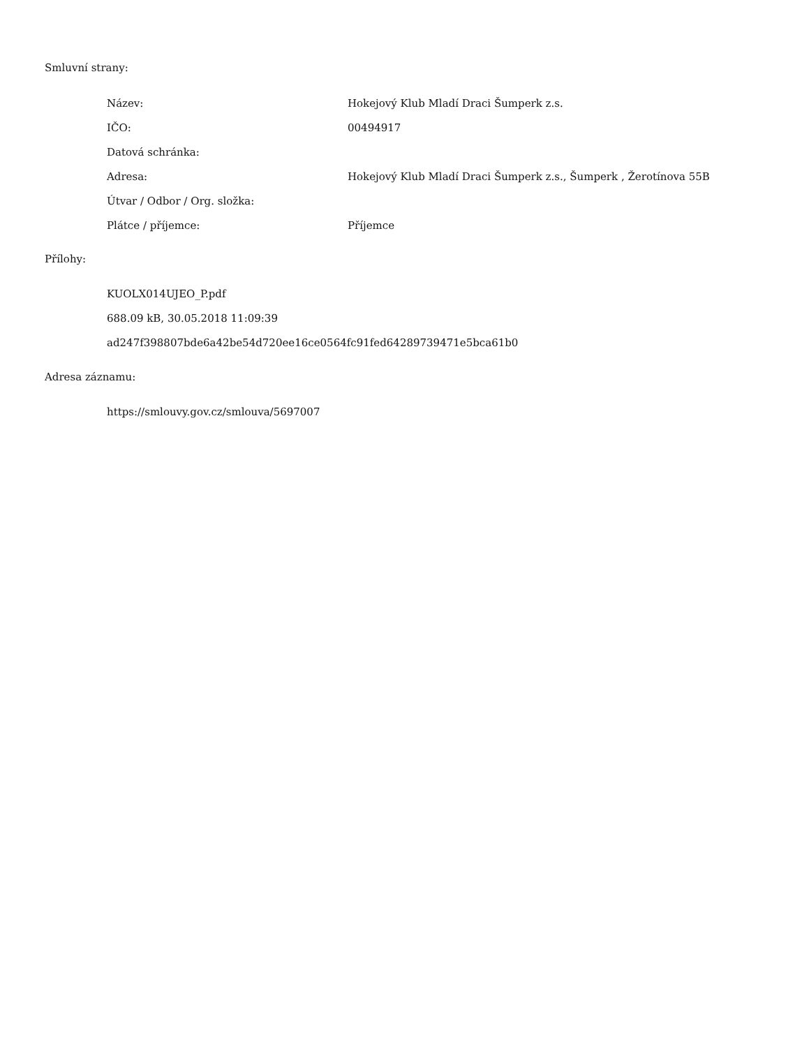Smluvní strany:
| Název: | Hokejový Klub Mladí Draci Šumperk z.s. |
| IČO: | 00494917 |
| Datová schránka: | |
| Adresa: | Hokejový Klub Mladí Draci Šumperk z.s., Šumperk , Žerotínova 55B |
| Útvar / Odbor / Org. složka: | |
| Plátce / příjemce: | Příjemce |
Přílohy:
KUOLX014UJEO_P.pdf
688.09 kB, 30.05.2018 11:09:39
ad247f398807bde6a42be54d720ee16ce0564fc91fed64289739471e5bca61b0
Adresa záznamu:
https://smlouvy.gov.cz/smlouva/5697007